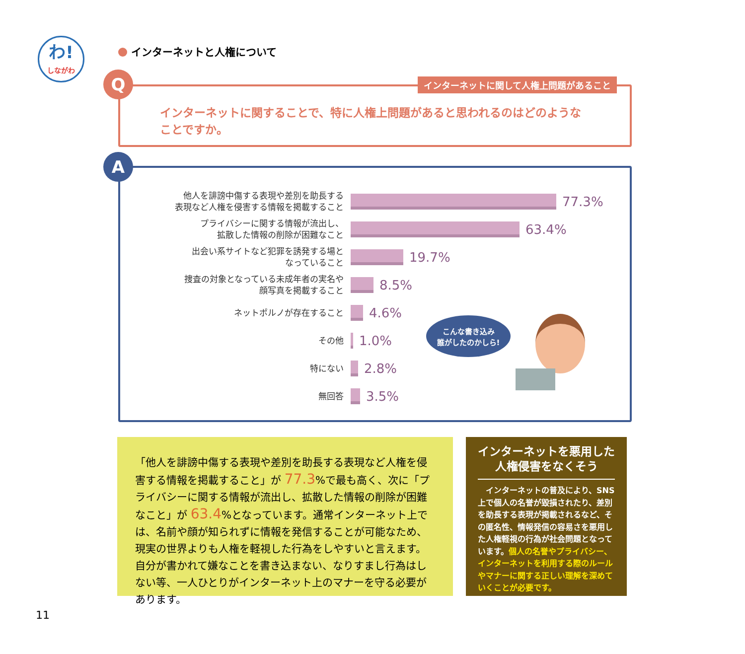わ!
しながわ
インターネットと人権について
インターネットに関して人権上問題があること
インターネットに関することで、特に人権上問題があると思われるのはどのような
ことですか。
Q
他人を誹謗中傷する表現や差別を助長する
表現など人権を侵害する情報を掲載すること
77.3%
プライバシーに関する情報が流出し、
拡散した情報の削除が困難なこと
63.4%
出会い系サイトなど犯罪を誘発する場と
なっていること
19.7%
捜査の対象となっている未成年者の実名や
顔写真を掲載すること
8.5%
ネットポルノが存在すること
4.6%
その他
1.0%
特にない
2.8%
無回答
3.5%
A
こんな書き込み
誰がしたのかしら!
「他人を誹謗中傷する表現や差別を助長する表現など人権を侵害する情報を掲載すること」が 77.3%で最も高く、次に「プライバシーに関する情報が流出し、拡散した情報の削除が困難なこと」が 63.4%となっています。通常インターネット上では、名前や顔が知られずに情報を発信することが可能なため、現実の世界よりも人権を軽視した行為をしやすいと言えます。自分が書かれて嫌なことを書き込まない、なりすまし行為はしない等、一人ひとりがインターネット上のマナーを守る必要があります。
インターネットを悪用した
人権侵害をなくそう
　インターネットの普及により、SNS 上で個人の名誉が毀損されたり、差別を助長する表現が掲載されるなど、その匿名性、情報発信の容易さを悪用した人権軽視の行為が社会問題となっています。個人の名誉やプライバシー、インターネットを利用する際のルールやマナーに関する正しい理解を深めていくことが必要です。
11